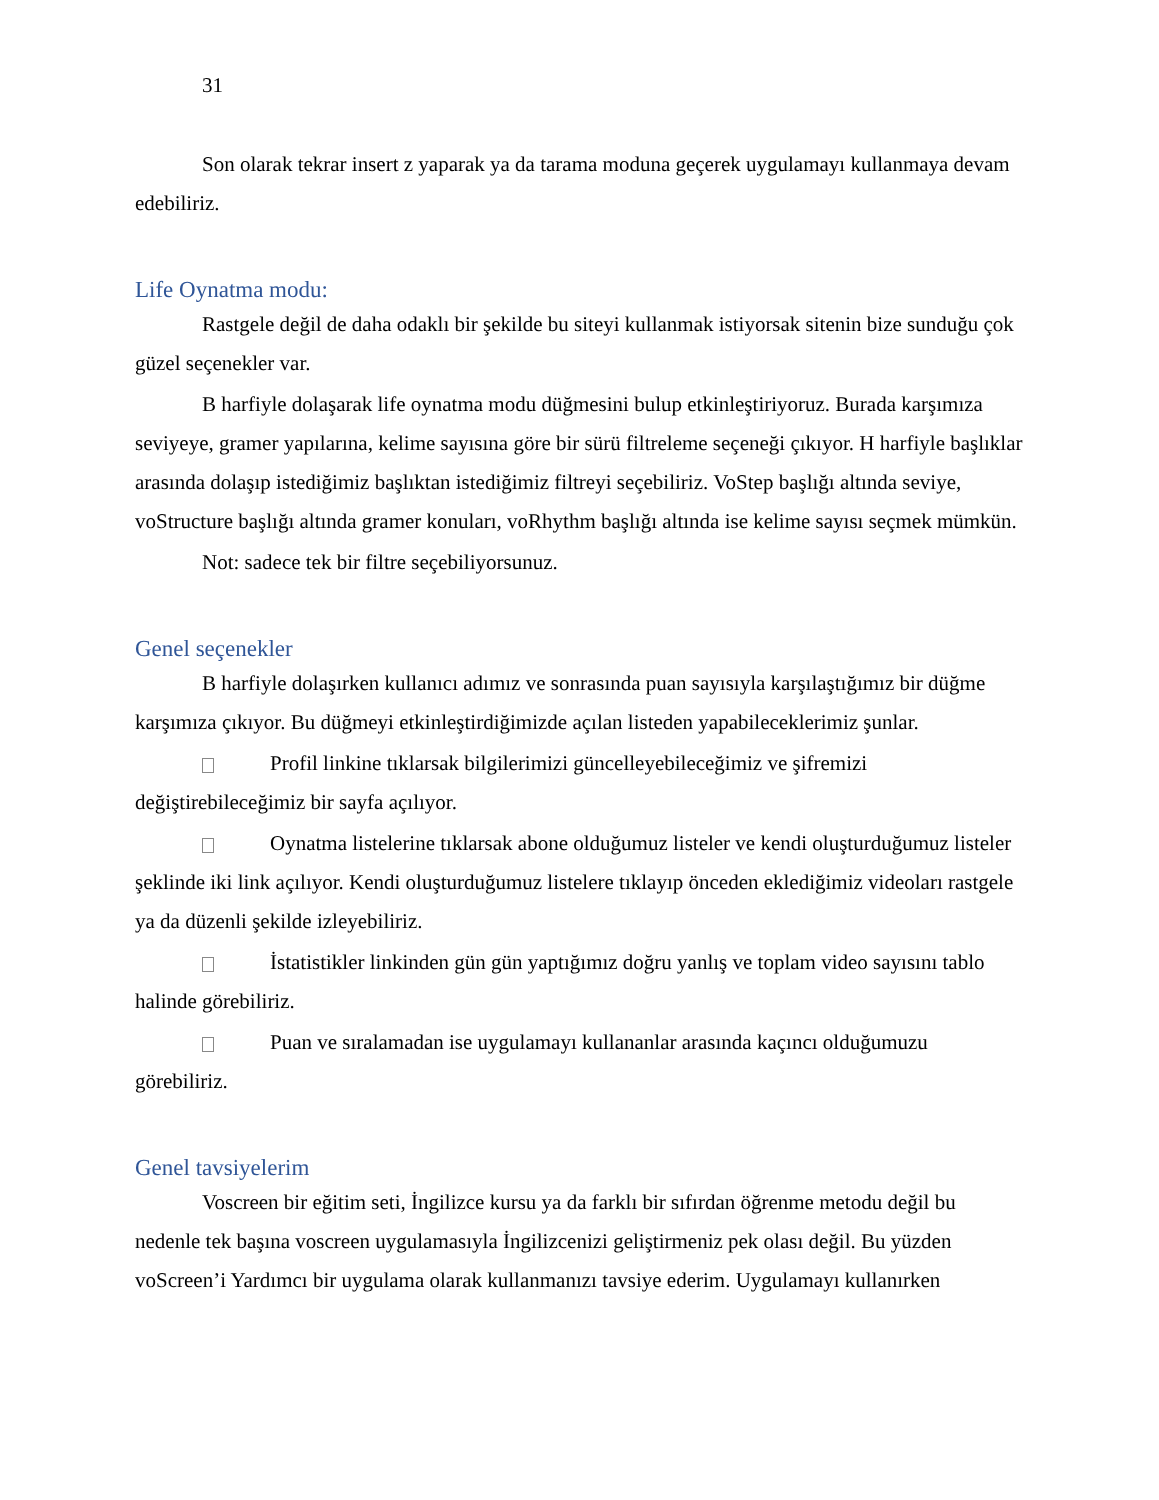31
Son olarak tekrar insert z yaparak ya da tarama moduna geçerek uygulamayı kullanmaya devam edebiliriz.
Life Oynatma modu:
Rastgele değil de daha odaklı bir şekilde bu siteyi kullanmak istiyorsak sitenin bize sunduğu çok güzel seçenekler var.
B harfiyle dolaşarak life oynatma modu düğmesini bulup etkinleştiriyoruz. Burada karşımıza seviyeye, gramer yapılarına, kelime sayısına göre bir sürü filtreleme seçeneği çıkıyor. H harfiyle başlıklar arasında dolaşıp istediğimiz başlıktan istediğimiz filtreyi seçebiliriz. VoStep başlığı altında seviye, voStructure başlığı altında gramer konuları, voRhythm başlığı altında ise kelime sayısı seçmek mümkün.
Not: sadece tek bir filtre seçebiliyorsunuz.
Genel seçenekler
B harfiyle dolaşırken kullanıcı adımız ve sonrasında puan sayısıyla karşılaştığımız bir düğme karşımıza çıkıyor. Bu düğmeyi etkinleştirdiğimizde açılan listeden yapabileceklerimiz şunlar.
Profil linkine tıklarsak bilgilerimizi güncelleyebileceğimiz ve şifremizi değiştirebileceğimiz bir sayfa açılıyor.
Oynatma listelerine tıklarsak abone olduğumuz listeler ve kendi oluşturduğumuz listeler şeklinde iki link açılıyor. Kendi oluşturduğumuz listelere tıklayıp önceden eklediğimiz videoları rastgele ya da düzenli şekilde izleyebiliriz.
İstatistikler linkinden gün gün yaptığımız doğru yanlış ve toplam video sayısını tablo halinde görebiliriz.
Puan ve sıralamadan ise uygulamayı kullananlar arasında kaçıncı olduğumuzu görebiliriz.
Genel tavsiyelerim
Voscreen bir eğitim seti, İngilizce kursu ya da farklı bir sıfırdan öğrenme metodu değil bu nedenle tek başına voscreen uygulamasıyla İngilizcenizi geliştirmeniz pek olası değil. Bu yüzden voScreen’i Yardımcı bir uygulama olarak kullanmanızı tavsiye ederim. Uygulamayı kullanırken